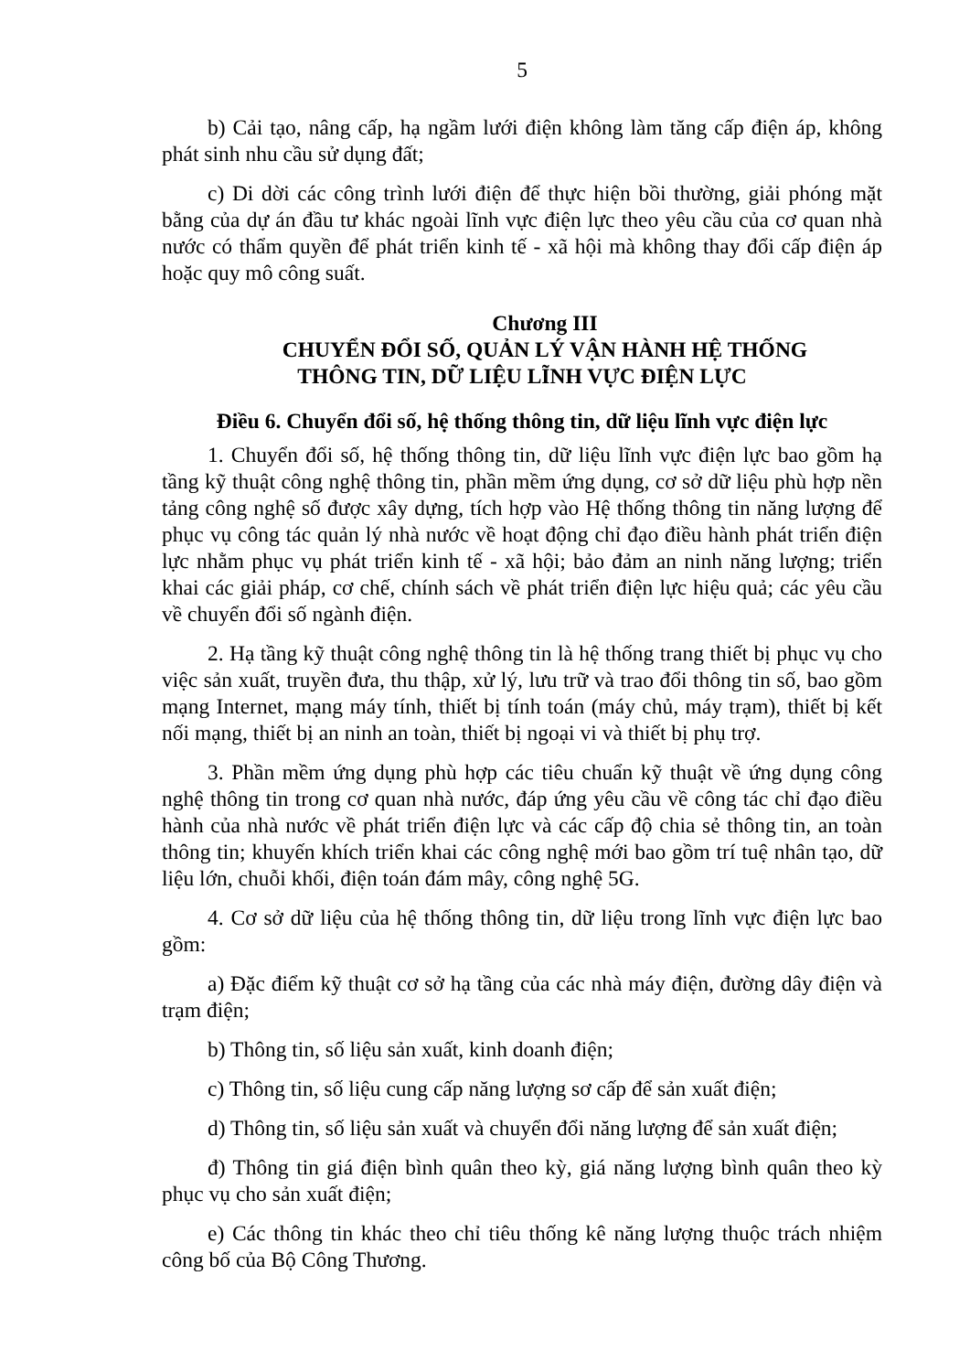5
b) Cải tạo, nâng cấp, hạ ngầm lưới điện không làm tăng cấp điện áp, không phát sinh nhu cầu sử dụng đất;
c) Di dời các công trình lưới điện để thực hiện bồi thường, giải phóng mặt bằng của dự án đầu tư khác ngoài lĩnh vực điện lực theo yêu cầu của cơ quan nhà nước có thẩm quyền để phát triển kinh tế - xã hội mà không thay đổi cấp điện áp hoặc quy mô công suất.
Chương III
CHUYỂN ĐỔI SỐ, QUẢN LÝ VẬN HÀNH HỆ THỐNG
THÔNG TIN, DỮ LIỆU LĨNH VỰC ĐIỆN LỰC
Điều 6. Chuyển đổi số, hệ thống thông tin, dữ liệu lĩnh vực điện lực
1. Chuyển đổi số, hệ thống thông tin, dữ liệu lĩnh vực điện lực bao gồm hạ tầng kỹ thuật công nghệ thông tin, phần mềm ứng dụng, cơ sở dữ liệu phù hợp nền tảng công nghệ số được xây dựng, tích hợp vào Hệ thống thông tin năng lượng để phục vụ công tác quản lý nhà nước về hoạt động chỉ đạo điều hành phát triển điện lực nhằm phục vụ phát triển kinh tế - xã hội; bảo đảm an ninh năng lượng; triển khai các giải pháp, cơ chế, chính sách về phát triển điện lực hiệu quả; các yêu cầu về chuyển đổi số ngành điện.
2. Hạ tầng kỹ thuật công nghệ thông tin là hệ thống trang thiết bị phục vụ cho việc sản xuất, truyền đưa, thu thập, xử lý, lưu trữ và trao đổi thông tin số, bao gồm mạng Internet, mạng máy tính, thiết bị tính toán (máy chủ, máy trạm), thiết bị kết nối mạng, thiết bị an ninh an toàn, thiết bị ngoại vi và thiết bị phụ trợ.
3. Phần mềm ứng dụng phù hợp các tiêu chuẩn kỹ thuật về ứng dụng công nghệ thông tin trong cơ quan nhà nước, đáp ứng yêu cầu về công tác chỉ đạo điều hành của nhà nước về phát triển điện lực và các cấp độ chia sẻ thông tin, an toàn thông tin; khuyến khích triển khai các công nghệ mới bao gồm trí tuệ nhân tạo, dữ liệu lớn, chuỗi khối, điện toán đám mây, công nghệ 5G.
4. Cơ sở dữ liệu của hệ thống thông tin, dữ liệu trong lĩnh vực điện lực bao gồm:
a) Đặc điểm kỹ thuật cơ sở hạ tầng của các nhà máy điện, đường dây điện và trạm điện;
b) Thông tin, số liệu sản xuất, kinh doanh điện;
c) Thông tin, số liệu cung cấp năng lượng sơ cấp để sản xuất điện;
d) Thông tin, số liệu sản xuất và chuyển đổi năng lượng để sản xuất điện;
đ) Thông tin giá điện bình quân theo kỳ, giá năng lượng bình quân theo kỳ phục vụ cho sản xuất điện;
e) Các thông tin khác theo chỉ tiêu thống kê năng lượng thuộc trách nhiệm công bố của Bộ Công Thương.